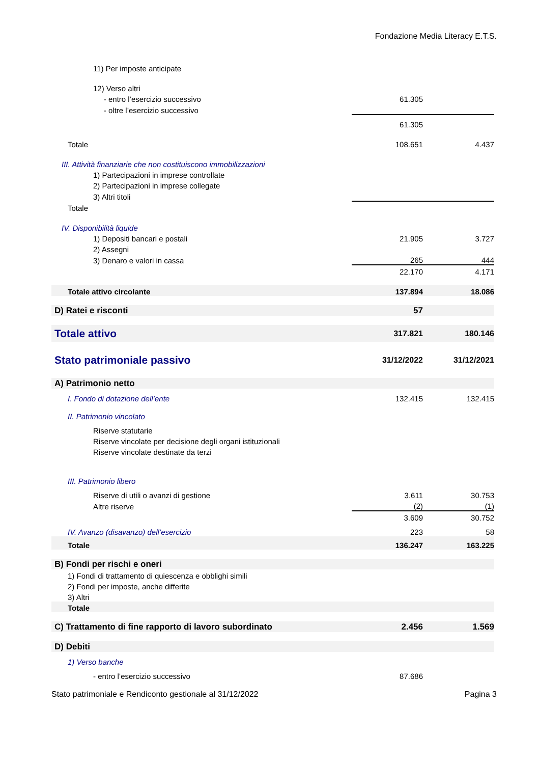Fondazione Media Literacy E.T.S.
| 11) Per imposte anticipate | | |
| 12) Verso altri | | |
| - entro l’esercizio successivo | 61.305 | |
| - oltre l’esercizio successivo | | |
| | 61.305 | |
| Totale | 108.651 | 4.437 |
| III. Attività finanziarie che non costituiscono immobilizzazioni | | |
| 1) Partecipazioni in imprese controllate | | |
| 2) Partecipazioni in imprese collegate | | |
| 3) Altri titoli | | |
| Totale | | |
| IV. Disponibilità liquide | | |
| 1) Depositi bancari e postali | 21.905 | 3.727 |
| 2) Assegni | | |
| 3) Denaro e valori in cassa | 265 | 444 |
| | 22.170 | 4.171 |
| Totale attivo circolante | 137.894 | 18.086 |
| D) Ratei e risconti | 57 | |
| Totale attivo | 317.821 | 180.146 |
| Stato patrimoniale passivo | 31/12/2022 | 31/12/2021 |
| A) Patrimonio netto | | |
| I. Fondo di dotazione dell’ente | 132.415 | 132.415 |
| II. Patrimonio vincolato | | |
| Riserve statutarie | | |
| Riserve vincolate per decisione degli organi istituzionali | | |
| Riserve vincolate destinate da terzi | | |
| III. Patrimonio libero | | |
| Riserve di utili o avanzi di gestione | 3.611 | 30.753 |
| Altre riserve | (2) | (1) |
| | 3.609 | 30.752 |
| IV. Avanzo (disavanzo) dell’esercizio | 223 | 58 |
| Totale | 136.247 | 163.225 |
| B) Fondi per rischi e oneri | | |
| 1) Fondi di trattamento di quiescenza e obblighi simili | | |
| 2) Fondi per imposte, anche differite | | |
| 3) Altri | | |
| Totale | | |
| C) Trattamento di fine rapporto di lavoro subordinato | 2.456 | 1.569 |
| D) Debiti | | |
| 1) Verso banche | | |
| - entro l’esercizio successivo | 87.686 | |
Stato patrimoniale e Rendiconto gestionale al 31/12/2022 Pagina 3